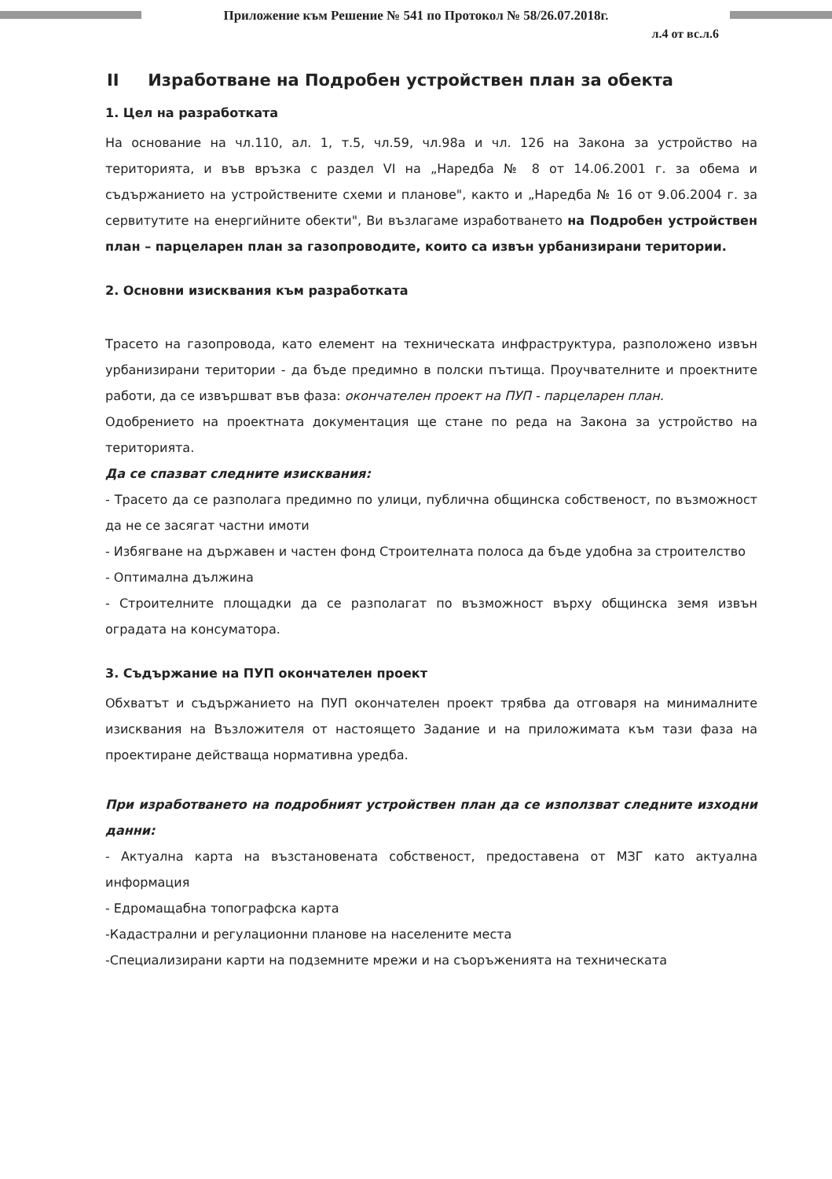Приложение към Решение № 541 по Протокол № 58/26.07.2018г.
л.4 от вс.л.6
II Изработване на Подробен устройствен план за обекта
1. Цел на разработката
На основание на чл.110, ал. 1, т.5, чл.59, чл.98а и чл. 126 на Закона за устройство на територията, и във връзка с раздел VI на „Наредба № 8 от 14.06.2001 г. за обема и съдържанието на устройствените схеми и планове", както и „Наредба № 16 от 9.06.2004 г. за сервитутите на енергийните обекти", Ви възлагаме изработването на Подробен устройствен план – парцеларен план за газопроводите, които са извън урбанизирани територии.
2. Основни изисквания към разработката
Трасето на газопровода, като елемент на техническата инфраструктура, разположено извън урбанизирани територии - да бъде предимно в полски пътища. Проучвателните и проектните работи, да се извършват във фаза: окончателен проект на ПУП - парцеларен план.
Одобрението на проектната документация ще стане по реда на Закона за устройство на територията.
Да се спазват следните изисквания:
- Трасето да се разполага предимно по улици, публична общинска собственост, по възможност да не се засягат частни имоти
- Избягване на държавен и частен фонд Строителната полоса да бъде удобна за строителство
- Оптимална дължина
- Строителните площадки да се разполагат по възможност върху общинска земя извън оградата на консуматора.
3. Съдържание на ПУП окончателен проект
Обхватът и съдържанието на ПУП окончателен проект трябва да отговаря на минималните изисквания на Възложителя от настоящето Задание и на приложимата към тази фаза на проектиране действаща нормативна уредба.
При изработването на подробният устройствен план да се използват следните изходни данни:
- Актуална карта на възстановената собственост, предоставена от МЗГ като актуална информация
- Едромащабна топографска карта
-Кадастрални и регулационни планове на населените места
-Специализирани карти на подземните мрежи и на съоръженията на техническата